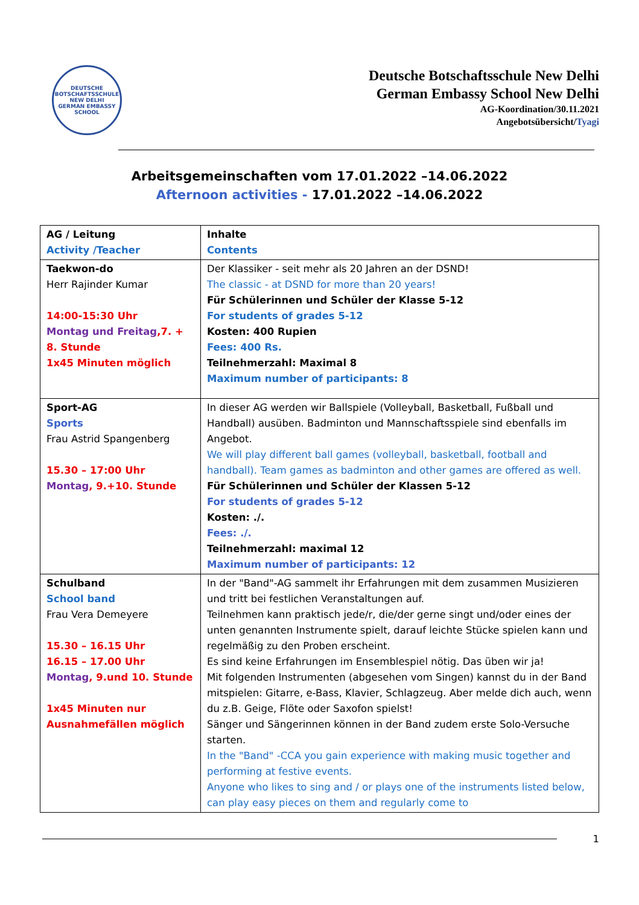DEUTSCHE BOTSCHAFTSSCHULE
NEW DELHI
GERMAN EMBASSY SCHOOL
Deutsche Botschaftsschule New Delhi
German Embassy School New Delhi
AG-Koordination/30.11.2021
Angebotsübersicht/Tyagi
Arbeitsgemeinschaften vom 17.01.2022 –14.06.2022
Afternoon activities - 17.01.2022 –14.06.2022
| AG / Leitung Activity /Teacher | Inhalte Contents |
| Taekwon-do Herr Rajinder Kumar 14:00-15:30 Uhr Montag und Freitag ,7. + 8. Stunde 1x45 Minuten möglich | Der Klassiker - seit mehr als 20 Jahren an der DSND! The classic - at DSND for more than 20 years! Für Schülerinnen und Schüler der Klasse 5-12 For students of grades 5-12 Kosten: 400 Rupien Fees: 400 Rs. Teilnehmerzahl: Maximal 8 Maximum number of participants: 8 |
| Sport-AG Sports Frau Astrid Spangenberg 15.30 – 17:00 Uhr Montag , 9.+10. Stunde | In dieser AG werden wir Ballspiele (Volleyball, Basketball, Fußball und Handball) ausüben. Badminton und Mannschaftsspiele sind ebenfalls im Angebot. We will play different ball games (volleyball, basketball, football and handball). Team games as badminton and other games are offered as well. Für Schülerinnen und Schüler der Klassen 5-12 For students of grades 5-12 Kosten: ./. Fees: ./. Teilnehmerzahl: maximal 12 Maximum number of participants: 12 |
| Schulband School band Frau Vera Demeyere 15.30 – 16.15 Uhr 16.15 – 17.00 Uhr Montag , 9.und 10. Stunde 1x45 Minuten nur Ausnahmefällen möglich | In der "Band"-AG sammelt ihr Erfahrungen mit dem zusammen Musizieren und tritt bei festlichen Veranstaltungen auf. Teilnehmen kann praktisch jede/r, die/der gerne singt und/oder eines der unten genannten Instrumente spielt, darauf leichte Stücke spielen kann und regelmäßig zu den Proben erscheint. Es sind keine Erfahrungen im Ensemblespiel nötig. Das üben wir ja! Mit folgenden Instrumenten (abgesehen vom Singen) kannst du in der Band mitspielen: Gitarre, e-Bass, Klavier, Schlagzeug. Aber melde dich auch, wenn du z.B. Geige, Flöte oder Saxofon spielst! Sänger und Sängerinnen können in der Band zudem erste Solo-Versuche starten. In the "Band" -CCA you gain experience with making music together and performing at festive events. Anyone who likes to sing and / or plays one of the instruments listed below, can play easy pieces on them and regularly come to |
1